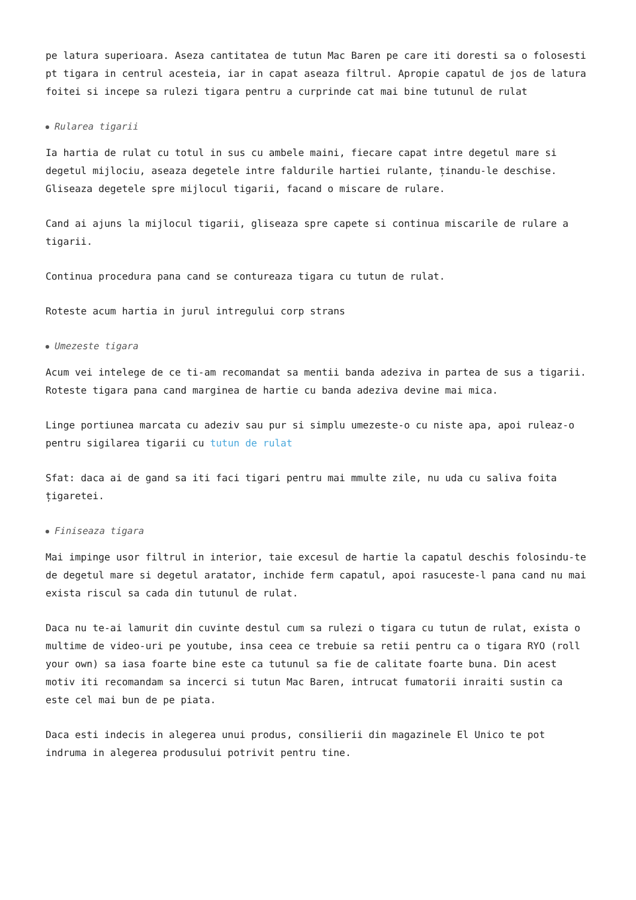pe latura superioara. Aseza cantitatea de tutun Mac Baren pe care iti doresti sa o folosesti pt tigara in centrul acesteia, iar in capat aseaza filtrul. Apropie capatul de jos de latura foitei si incepe sa rulezi tigara pentru a curprinde cat mai bine tutunul de rulat
Rularea tigarii
Ia hartia de rulat cu totul in sus cu ambele maini, fiecare capat intre degetul mare si degetul mijlociu, aseaza degetele intre faldurile hartiei rulante, ținandu-le deschise. Gliseaza degetele spre mijlocul tigarii, facand o miscare de rulare.
Cand ai ajuns la mijlocul tigarii, gliseaza spre capete si continua miscarile de rulare a tigarii.
Continua procedura pana cand se contureaza tigara cu tutun de rulat.
Roteste acum hartia in jurul intregului corp strans
Umezeste tigara
Acum vei intelege de ce ti-am recomandat sa mentii banda adeziva in partea de sus a tigarii. Roteste tigara pana cand marginea de hartie cu banda adeziva devine mai mica.
Linge portiunea marcata cu adeziv sau pur si simplu umezeste-o cu niste apa, apoi ruleaz-o pentru sigilarea tigarii cu tutun de rulat
Sfat: daca ai de gand sa iti faci tigari pentru mai mmulte zile, nu uda cu saliva foita țigaretei.
Finiseaza tigara
Mai impinge usor filtrul in interior, taie excesul de hartie la capatul deschis folosindu-te de degetul mare si degetul aratator, inchide ferm capatul, apoi rasuceste-l pana cand nu mai exista riscul sa cada din tutunul de rulat.
Daca nu te-ai lamurit din cuvinte destul cum sa rulezi o tigara cu tutun de rulat, exista o multime de video-uri pe youtube, insa ceea ce trebuie sa retii pentru ca o tigara RYO (roll your own) sa iasa foarte bine este ca tutunul sa fie de calitate foarte buna. Din acest motiv iti recomandam sa incerci si tutun Mac Baren, intrucat fumatorii inraiti sustin ca este cel mai bun de pe piata.
Daca esti indecis in alegerea unui produs, consilierii din magazinele El Unico te pot indruma in alegerea produsului potrivit pentru tine.